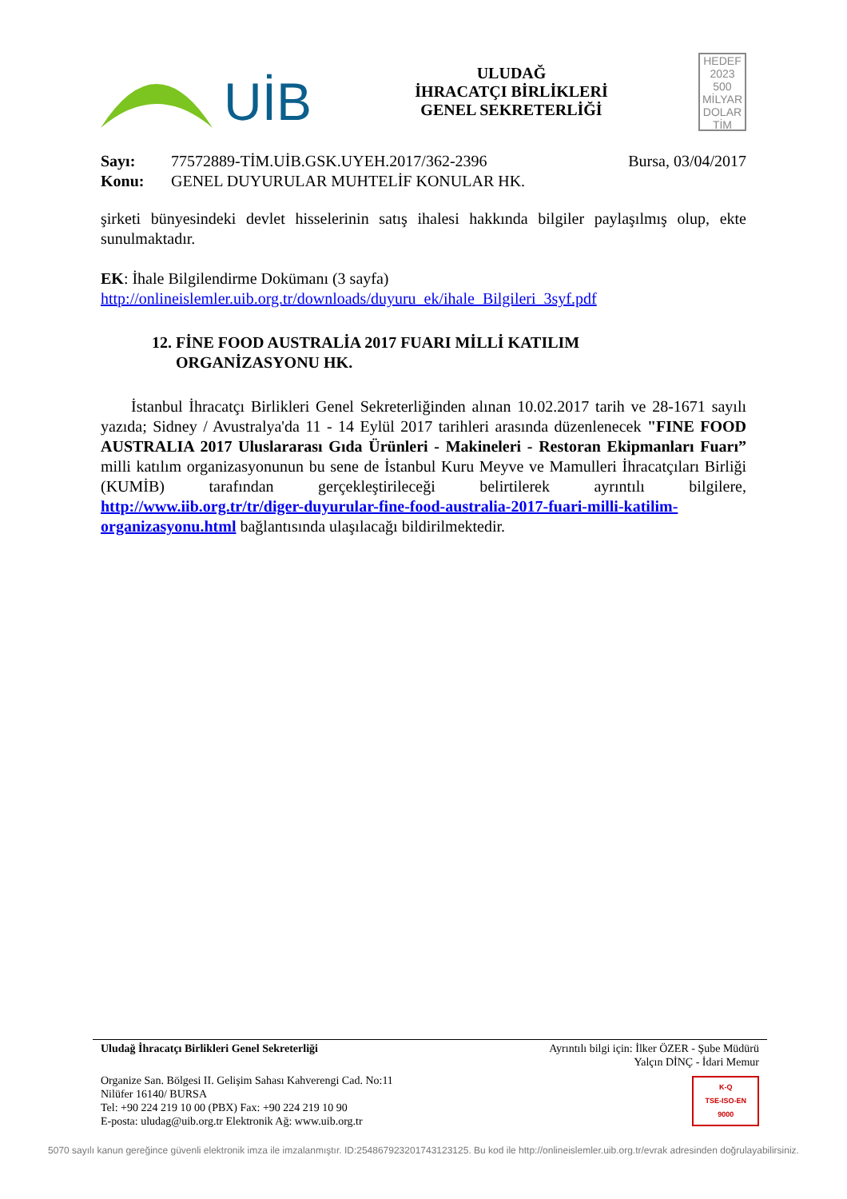UİB
ULUDAĞ
İHRACATÇI BİRLİKLERİ
GENEL SEKRETERLİĞİ
HEDEF
2023
500
MİLYAR
DOLAR
TİM
Sayı: 77572889-TİM.UİB.GSK.UYEH.2017/362-2396 Bursa, 03/04/2017
Konu: GENEL DUYURULAR MUHTELİF KONULAR HK.
şirketi bünyesindeki devlet hisselerinin satış ihalesi hakkında bilgiler paylaşılmış olup, ekte sunulmaktadır.
EK: İhale Bilgilendirme Dokümanı (3 sayfa)
http://onlineislemler.uib.org.tr/downloads/duyuru_ek/ihale_Bilgileri_3syf.pdf
12. FİNE FOOD AUSTRALİA 2017 FUARI MİLLİ KATILIM
ORGANİZASYONU HK.
İstanbul İhracatçı Birlikleri Genel Sekreterliğinden alınan 10.02.2017 tarih ve 28-1671 sayılı yazıda; Sidney / Avustralya'da 11 - 14 Eylül 2017 tarihleri arasında düzenlenecek "FINE FOOD AUSTRALIA 2017 Uluslararası Gıda Ürünleri - Makineleri - Restoran Ekipmanları Fuarı” milli katılım organizasyonunun bu sene de İstanbul Kuru Meyve ve Mamulleri İhracatçıları Birliği (KUMİB) tarafından gerçekleştirileceği belirtilerek ayrıntılı bilgilere, http://www.iib.org.tr/tr/diger-duyurular-fine-food-australia-2017-fuari-milli-katilim-organizasyonu.html bağlantısında ulaşılacağı bildirilmektedir.
Uludağ İhracatçı Birlikleri Genel Sekreterliği Ayrıntılı bilgi için: İlker ÖZER - Şube Müdürü
Yalçın DİNÇ - İdari Memur
Organize San. Bölgesi II. Gelişim Sahası Kahverengi Cad. No:11
Nilüfer 16140/ BURSA
Tel: +90 224 219 10 00 (PBX) Fax: +90 224 219 10 90
E-posta: uludag@uib.org.tr Elektronik Ağ: www.uib.org.tr K-Q
TSE-ISO-EN
9000
5070 sayılı kanun gereğince güvenli elektronik imza ile imzalanmıştır. ID:25486792320174312312​5. Bu kod ile http://onlineislemler.uib.org.tr/evrak adresinden doğrulayabilirsiniz.